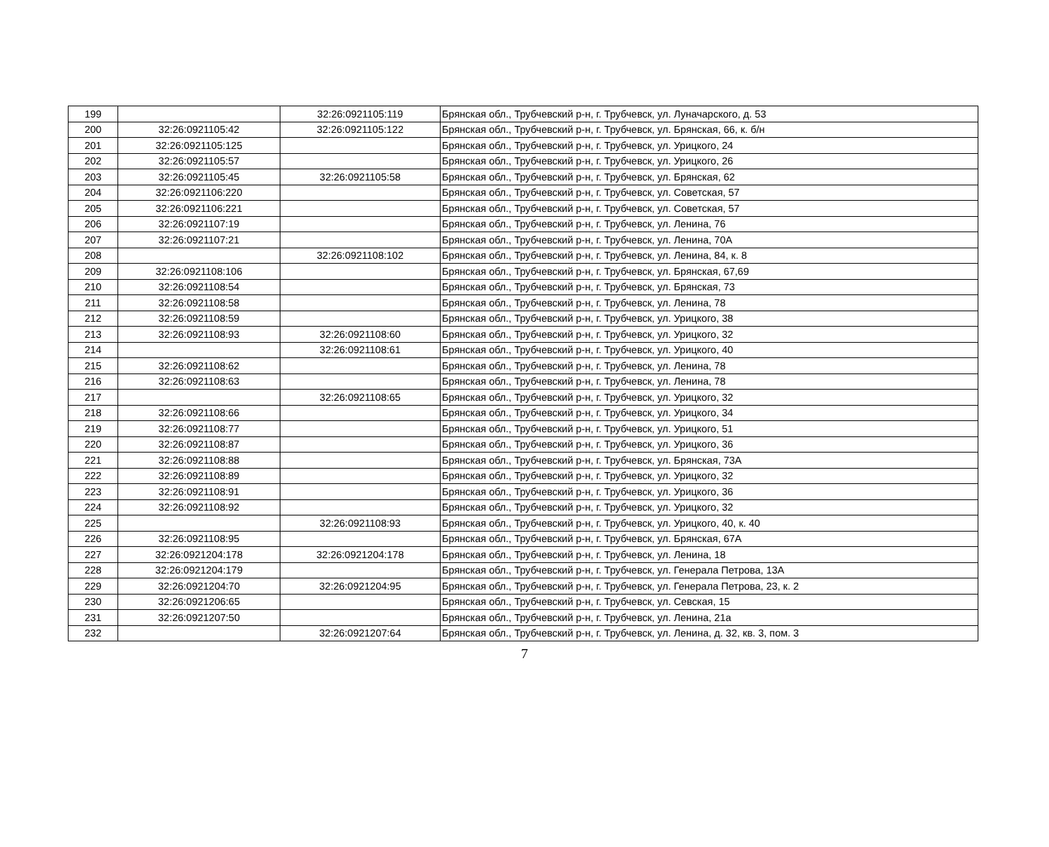| 199 | | 32:26:0921105:119 | Брянская обл., Трубчевский р-н, г. Трубчевск, ул. Луначарского, д. 53 |
| 200 | 32:26:0921105:42 | 32:26:0921105:122 | Брянская обл., Трубчевский р-н, г. Трубчевск, ул. Брянская, 66, к. б/н |
| 201 | 32:26:0921105:125 | | Брянская обл., Трубчевский р-н, г. Трубчевск, ул. Урицкого, 24 |
| 202 | 32:26:0921105:57 | | Брянская обл., Трубчевский р-н, г. Трубчевск, ул. Урицкого, 26 |
| 203 | 32:26:0921105:45 | 32:26:0921105:58 | Брянская обл., Трубчевский р-н, г. Трубчевск, ул. Брянская, 62 |
| 204 | 32:26:0921106:220 | | Брянская обл., Трубчевский р-н, г. Трубчевск, ул. Советская, 57 |
| 205 | 32:26:0921106:221 | | Брянская обл., Трубчевский р-н, г. Трубчевск, ул. Советская, 57 |
| 206 | 32:26:0921107:19 | | Брянская обл., Трубчевский р-н, г. Трубчевск, ул. Ленина, 76 |
| 207 | 32:26:0921107:21 | | Брянская обл., Трубчевский р-н, г. Трубчевск, ул. Ленина, 70А |
| 208 | | 32:26:0921108:102 | Брянская обл., Трубчевский р-н, г. Трубчевск, ул. Ленина, 84, к. 8 |
| 209 | 32:26:0921108:106 | | Брянская обл., Трубчевский р-н, г. Трубчевск, ул. Брянская, 67,69 |
| 210 | 32:26:0921108:54 | | Брянская обл., Трубчевский р-н, г. Трубчевск, ул. Брянская, 73 |
| 211 | 32:26:0921108:58 | | Брянская обл., Трубчевский р-н, г. Трубчевск, ул. Ленина, 78 |
| 212 | 32:26:0921108:59 | | Брянская обл., Трубчевский р-н, г. Трубчевск, ул. Урицкого, 38 |
| 213 | 32:26:0921108:93 | 32:26:0921108:60 | Брянская обл., Трубчевский р-н, г. Трубчевск, ул. Урицкого, 32 |
| 214 | | 32:26:0921108:61 | Брянская обл., Трубчевский р-н, г. Трубчевск, ул. Урицкого, 40 |
| 215 | 32:26:0921108:62 | | Брянская обл., Трубчевский р-н, г. Трубчевск, ул. Ленина, 78 |
| 216 | 32:26:0921108:63 | | Брянская обл., Трубчевский р-н, г. Трубчевск, ул. Ленина, 78 |
| 217 | | 32:26:0921108:65 | Брянская обл., Трубчевский р-н, г. Трубчевск, ул. Урицкого, 32 |
| 218 | 32:26:0921108:66 | | Брянская обл., Трубчевский р-н, г. Трубчевск, ул. Урицкого, 34 |
| 219 | 32:26:0921108:77 | | Брянская обл., Трубчевский р-н, г. Трубчевск, ул. Урицкого, 51 |
| 220 | 32:26:0921108:87 | | Брянская обл., Трубчевский р-н, г. Трубчевск, ул. Урицкого, 36 |
| 221 | 32:26:0921108:88 | | Брянская обл., Трубчевский р-н, г. Трубчевск, ул. Брянская, 73А |
| 222 | 32:26:0921108:89 | | Брянская обл., Трубчевский р-н, г. Трубчевск, ул. Урицкого, 32 |
| 223 | 32:26:0921108:91 | | Брянская обл., Трубчевский р-н, г. Трубчевск, ул. Урицкого, 36 |
| 224 | 32:26:0921108:92 | | Брянская обл., Трубчевский р-н, г. Трубчевск, ул. Урицкого, 32 |
| 225 | | 32:26:0921108:93 | Брянская обл., Трубчевский р-н, г. Трубчевск, ул. Урицкого, 40, к. 40 |
| 226 | 32:26:0921108:95 | | Брянская обл., Трубчевский р-н, г. Трубчевск, ул. Брянская, 67А |
| 227 | 32:26:0921204:178 | 32:26:0921204:178 | Брянская обл., Трубчевский р-н, г. Трубчевск, ул. Ленина, 18 |
| 228 | 32:26:0921204:179 | | Брянская обл., Трубчевский р-н, г. Трубчевск, ул. Генерала Петрова, 13А |
| 229 | 32:26:0921204:70 | 32:26:0921204:95 | Брянская обл., Трубчевский р-н, г. Трубчевск, ул. Генерала Петрова, 23, к. 2 |
| 230 | 32:26:0921206:65 | | Брянская обл., Трубчевский р-н, г. Трубчевск, ул. Севская, 15 |
| 231 | 32:26:0921207:50 | | Брянская обл., Трубчевский р-н, г. Трубчевск, ул. Ленина, 21а |
| 232 | | 32:26:0921207:64 | Брянская обл., Трубчевский р-н, г. Трубчевск, ул. Ленина, д. 32, кв. 3, пом. 3 |
7